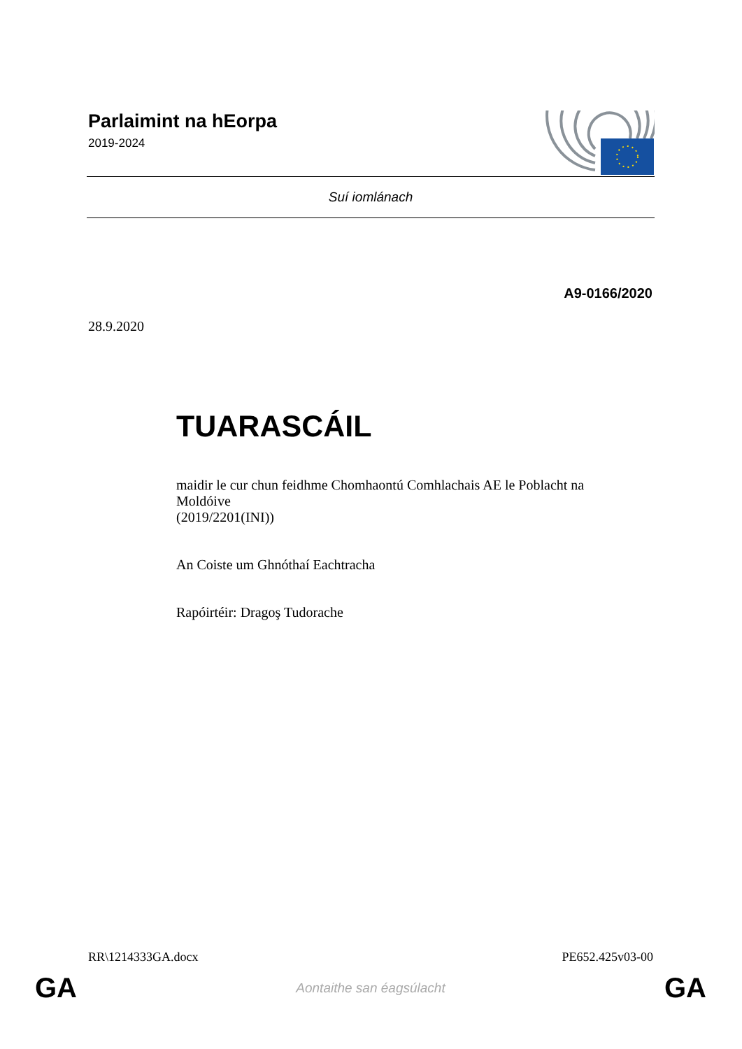Parlaimint na hEorpa
2019-2024
Suí iomlánach
A9-0166/2020
28.9.2020
TUARASCÁIL
maidir le cur chun feidhme Chomhaontú Comhlachais AE le Poblacht na Moldóive
(2019/2201(INI))
An Coiste um Ghnóthaí Eachtracha
Rapóirtéir: Dragoş Tudorache
RR\1214333GA.docx PE652.425v03-00
GA Aontaithe san éagsúlacht GA